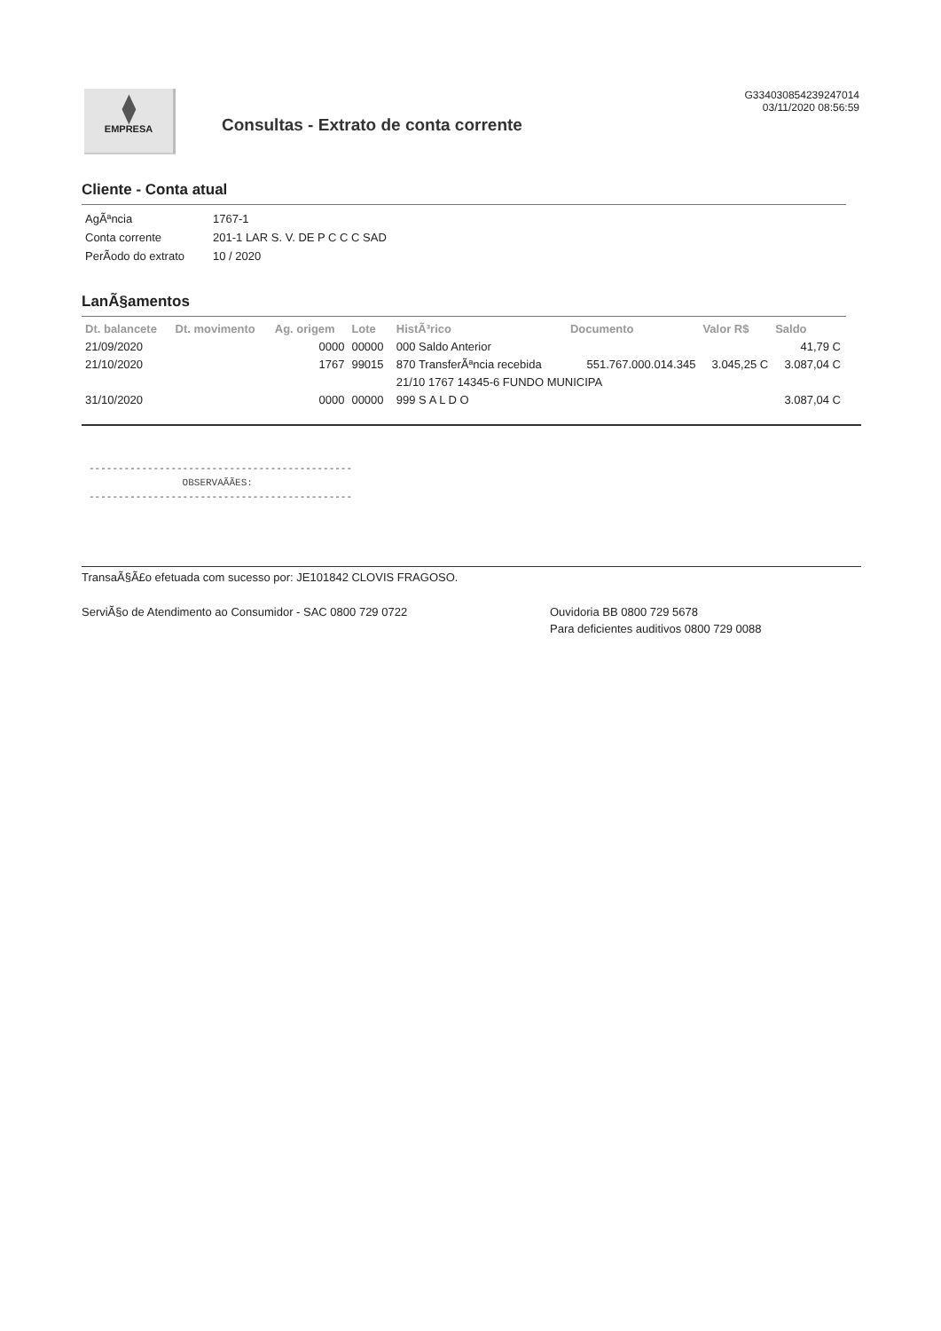⧫
EMPRESA
Consultas - Extrato de conta corrente
G334030854239247014
03/11/2020 08:56:59
Cliente - Conta atual
| AgÃªncia | 1767-1 |
| Conta corrente | 201-1 LAR S. V. DE P C C C SAD |
| PerÃ­odo do extrato | 10 / 2020 |
LanÃ§amentos
| Dt. balancete | Dt. movimento | Ag. origem | Lote | HistÃ³rico | Documento | Valor R$ | Saldo |
| --- | --- | --- | --- | --- | --- | --- | --- |
| 21/09/2020 | | 0000 | 00000 | 000 Saldo Anterior | | | 41,79 C |
| 21/10/2020 | | 1767 | 99015 | 870 TransferÃªncia recebida | 551.767.000.014.345 | 3.045,25 C | 3.087,04 C |
| | | | | 21/10 1767 14345-6 FUNDO MUNICIPA | | | |
| 31/10/2020 | | 0000 | 00000 | 999 S A L D O | | | 3.087,04 C |
--------------------------------------------- OBSERVAÃÃES: ---------------------------------------------
TransaÃ§Ã£o efetuada com sucesso por: JE101842 CLOVIS FRAGOSO.
ServiÃ§o de Atendimento ao Consumidor - SAC 0800 729 0722 Ouvidoria BB 0800 729 5678
Para deficientes auditivos 0800 729 0088